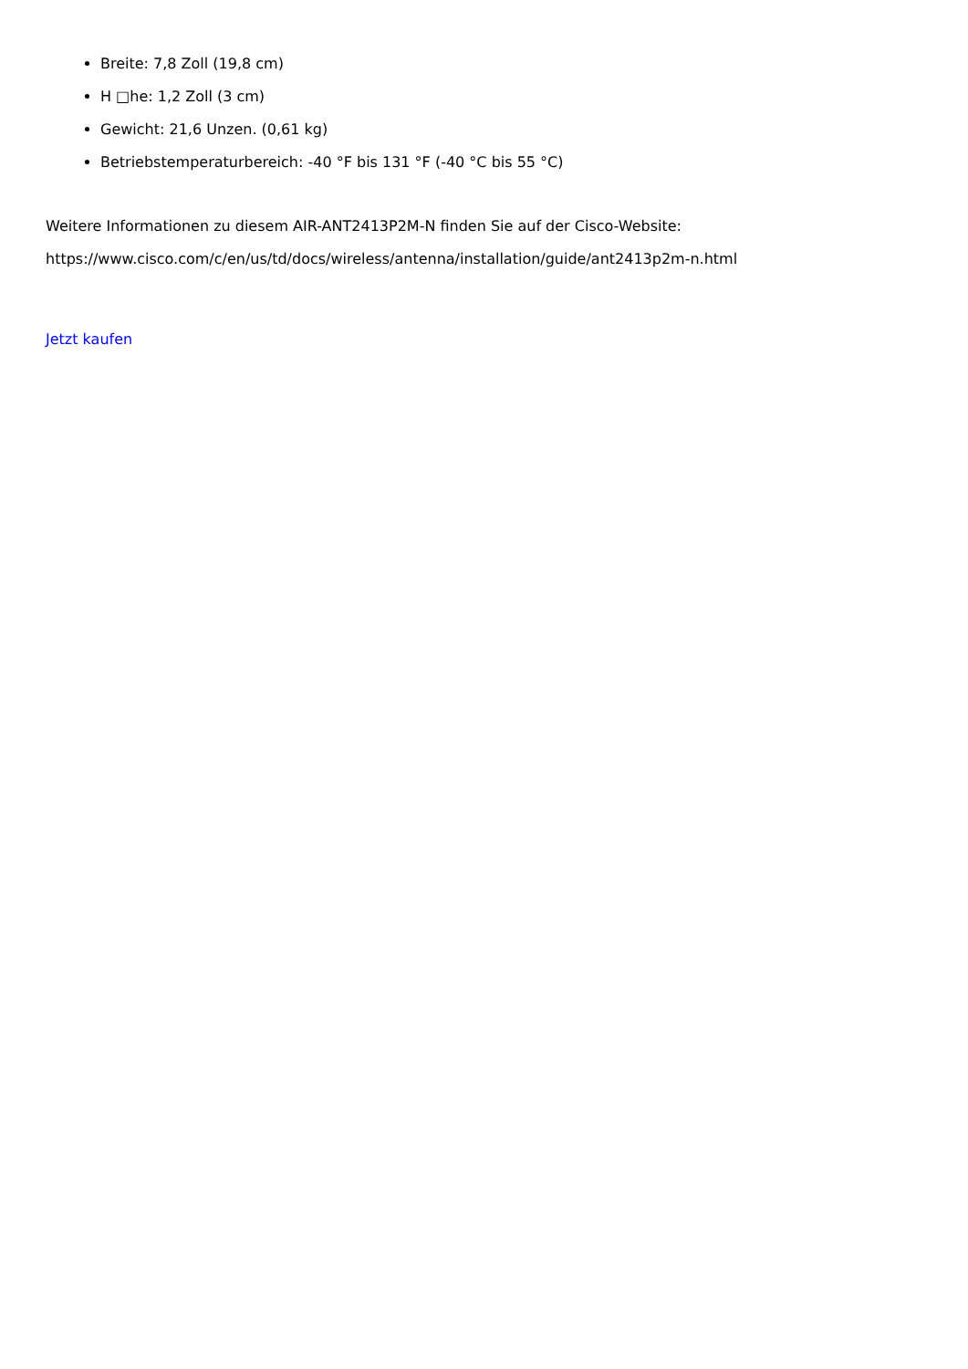Breite: 7,8 Zoll (19,8 cm)
H □he: 1,2 Zoll (3 cm)
Gewicht: 21,6 Unzen. (0,61 kg)
Betriebstemperaturbereich: -40 °F bis 131 °F (-40 °C bis 55 °C)
Weitere Informationen zu diesem AIR-ANT2413P2M-N finden Sie auf der Cisco-Website:
https://www.cisco.com/c/en/us/td/docs/wireless/antenna/installation/guide/ant2413p2m-n.html
Jetzt kaufen